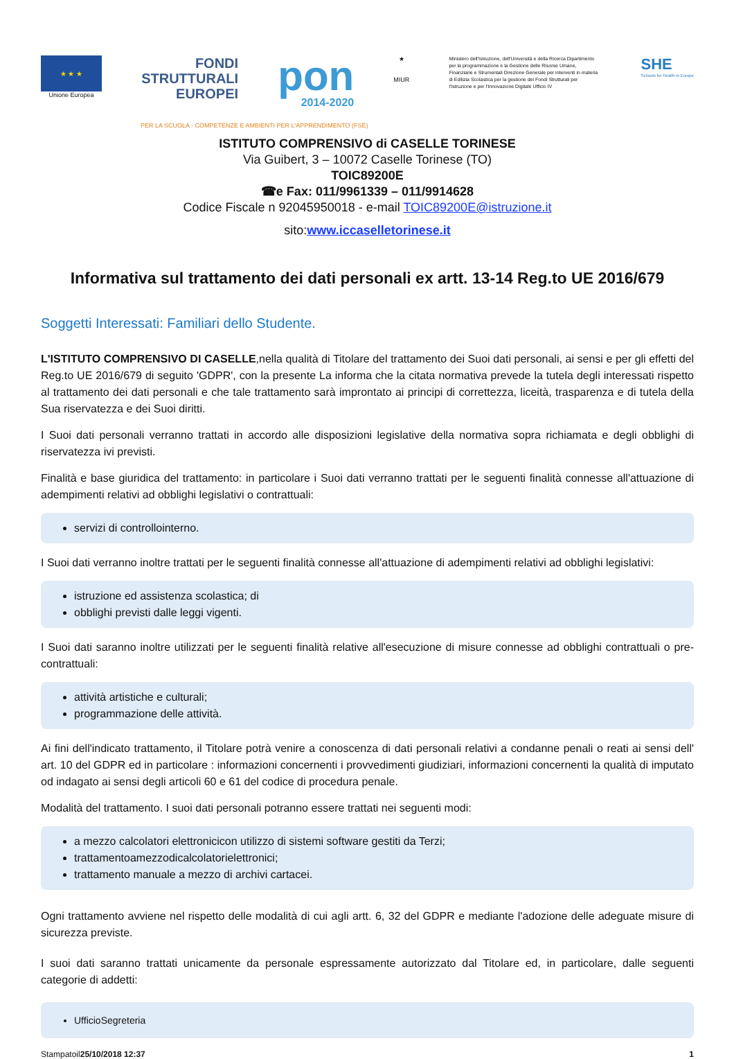★ ★ ★
Unione Europea
FONDI
STRUTTURALI
EUROPEI
pon
2014-2020
★
MIUR
Ministero dell'Istruzione, dell'Università e della Ricerca Dipartimento per la programmazione e la Gestione delle Risorse Umane, Finanziarie e Strumentali Direzione Generale per interventi in materia di Edilizia Scolastica per la gestione dei Fondi Strutturali per l'Istruzione e per l'Innovazione Digitale Ufficio IV
SHE
Schools for Health in Europe
PER LA SCUOLA - COMPETENZE E AMBIENTI PER L'APPRENDIMENTO (FSE)
ISTITUTO COMPRENSIVO di CASELLE TORINESE
Via Guibert, 3 – 10072 Caselle Torinese (TO)
TOIC89200E
☎e Fax: 011/9961339 – 011/9914628
Codice Fiscale n 92045950018 - e-mail TOIC89200E@istruzione.it
sito:www.iccaselletorinese.it
Informativa sul trattamento dei dati personali ex artt. 13-14 Reg.to UE 2016/679
Soggetti Interessati: Familiari dello Studente.
L'ISTITUTO COMPRENSIVO DI CASELLE,nella qualità di Titolare del trattamento dei Suoi dati personali, ai sensi e per gli effetti del Reg.to UE 2016/679 di seguito 'GDPR', con la presente La informa che la citata normativa prevede la tutela degli interessati rispetto al trattamento dei dati personali e che tale trattamento sarà improntato ai principi di correttezza, liceità, trasparenza e di tutela della Sua riservatezza e dei Suoi diritti.
I Suoi dati personali verranno trattati in accordo alle disposizioni legislative della normativa sopra richiamata e degli obblighi di riservatezza ivi previsti.
Finalità e base giuridica del trattamento: in particolare i Suoi dati verranno trattati per le seguenti finalità connesse all'attuazione di adempimenti relativi ad obblighi legislativi o contrattuali:
servizi di controllointerno.
I Suoi dati verranno inoltre trattati per le seguenti finalità connesse all'attuazione di adempimenti relativi ad obblighi legislativi:
istruzione ed assistenza scolastica; di
obblighi previsti dalle leggi vigenti.
I Suoi dati saranno inoltre utilizzati per le seguenti finalità relative all'esecuzione di misure connesse ad obblighi contrattuali o pre-contrattuali:
attività artistiche e culturali;
programmazione delle attività.
Ai fini dell'indicato trattamento, il Titolare potrà venire a conoscenza di dati personali relativi a condanne penali o reati ai sensi dell' art. 10 del GDPR ed in particolare : informazioni concernenti i provvedimenti giudiziari, informazioni concernenti la qualità di imputato od indagato ai sensi degli articoli 60 e 61 del codice di procedura penale.
Modalità del trattamento. I suoi dati personali potranno essere trattati nei seguenti modi:
a mezzo calcolatori elettronicicon utilizzo di sistemi software gestiti da Terzi;
trattamentoamezzodicalcolatorielettronici;
trattamento manuale a mezzo di archivi cartacei.
Ogni trattamento avviene nel rispetto delle modalità di cui agli artt. 6, 32 del GDPR e mediante l'adozione delle adeguate misure di sicurezza previste.
I suoi dati saranno trattati unicamente da personale espressamente autorizzato dal Titolare ed, in particolare, dalle seguenti categorie di addetti:
UfficioSegreteria
Stampatoil25/10/2018 12:37 1